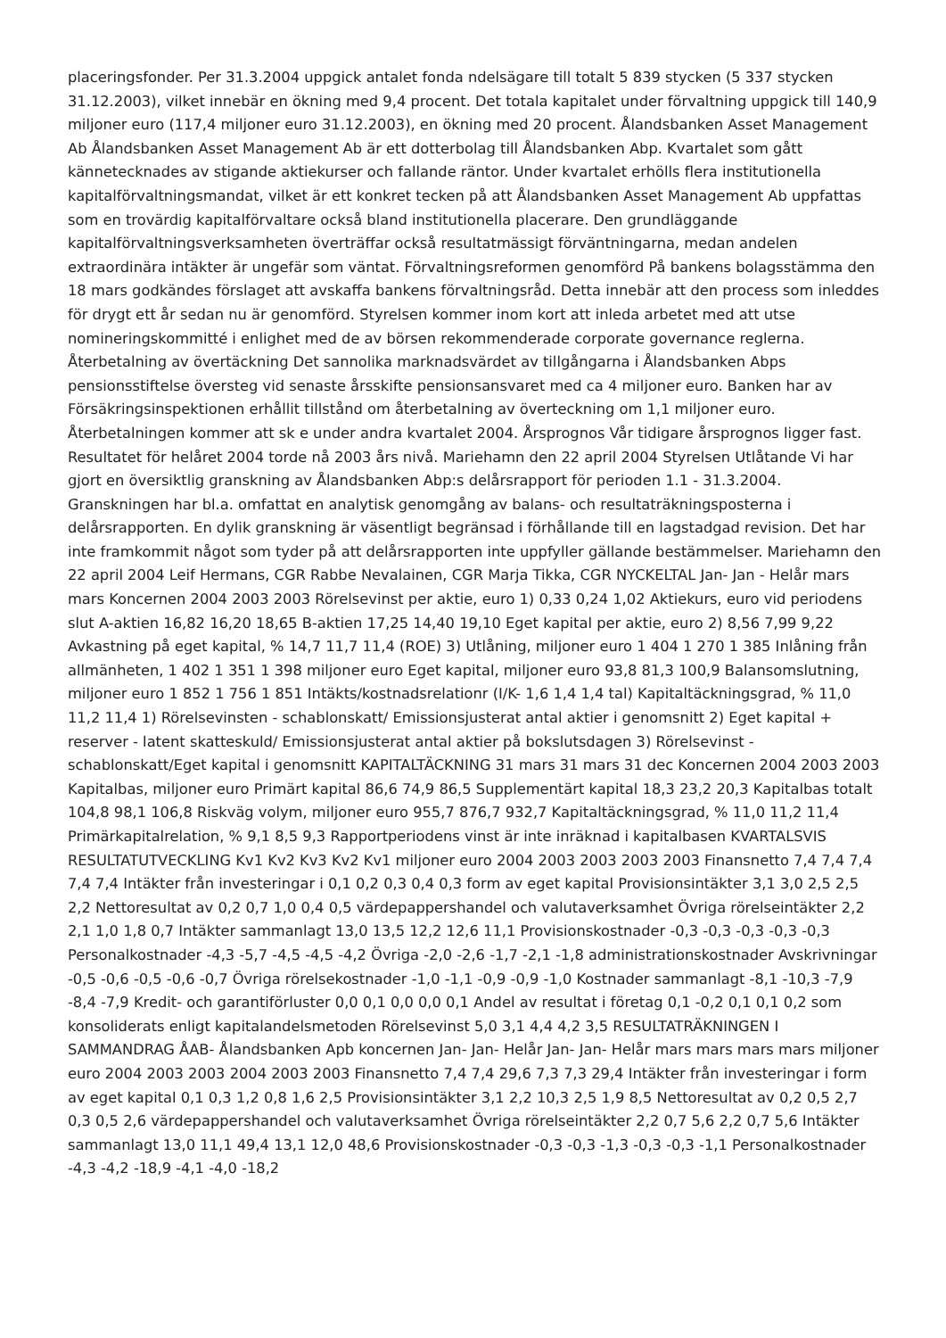placeringsfonder. Per 31.3.2004 uppgick antalet fonda ndelsägare till totalt 5 839 stycken (5 337 stycken 31.12.2003), vilket innebär en ökning med 9,4 procent. Det totala kapitalet under förvaltning uppgick till 140,9 miljoner euro (117,4 miljoner euro 31.12.2003), en ökning med 20 procent. Ålandsbanken Asset Management Ab Ålandsbanken Asset Management Ab är ett dotterbolag till Ålandsbanken Abp. Kvartalet som gått kännetecknades av stigande aktiekurser och fallande räntor. Under kvartalet erhölls flera institutionella kapitalförvaltningsmandat, vilket är ett konkret tecken på att Ålandsbanken Asset Management Ab uppfattas som en trovärdig kapitalförvaltare också bland institutionella placerare. Den grundläggande kapitalförvaltningsverksamheten överträffar också resultatmässigt förväntningarna, medan andelen extraordinära intäkter är ungefär som väntat. Förvaltningsreformen genomförd På bankens bolagsstämma den 18 mars godkändes förslaget att avskaffa bankens förvaltningsråd. Detta innebär att den process som inleddes för drygt ett år sedan nu är genomförd. Styrelsen kommer inom kort att inleda arbetet med att utse nomineringskommitté i enlighet med de av börsen rekommenderade corporate governance reglerna. Återbetalning av övertäckning Det sannolika marknadsvärdet av tillgångarna i Ålandsbanken Abps pensionsstiftelse översteg vid senaste årsskifte pensionsansvaret med ca 4 miljoner euro. Banken har av Försäkringsinspektionen erhållit tillstånd om återbetalning av överteckning om 1,1 miljoner euro. Återbetalningen kommer att sk e under andra kvartalet 2004. Årsprognos Vår tidigare årsprognos ligger fast. Resultatet för helåret 2004 torde nå 2003 års nivå. Mariehamn den 22 april 2004 Styrelsen Utlåtande Vi har gjort en översiktlig granskning av Ålandsbanken Abp:s delårsrapport för perioden 1.1 - 31.3.2004. Granskningen har bl.a. omfattat en analytisk genomgång av balans- och resultaträkningsposterna i delårsrapporten. En dylik granskning är väsentligt begränsad i förhållande till en lagstadgad revision. Det har inte framkommit något som tyder på att delårsrapporten inte uppfyller gällande bestämmelser. Mariehamn den 22 april 2004 Leif Hermans, CGR Rabbe Nevalainen, CGR Marja Tikka, CGR NYCKELTAL Jan- Jan - Helår mars mars Koncernen 2004 2003 2003 Rörelsevinst per aktie, euro 1) 0,33 0,24 1,02 Aktiekurs, euro vid periodens slut A-aktien 16,82 16,20 18,65 B-aktien 17,25 14,40 19,10 Eget kapital per aktie, euro 2) 8,56 7,99 9,22 Avkastning på eget kapital, % 14,7 11,7 11,4 (ROE) 3) Utlåning, miljoner euro 1 404 1 270 1 385 Inlåning från allmänheten, 1 402 1 351 1 398 miljoner euro Eget kapital, miljoner euro 93,8 81,3 100,9 Balansomslutning, miljoner euro 1 852 1 756 1 851 Intäkts/kostnadsrelationr (I/K- 1,6 1,4 1,4 tal) Kapitaltäckningsgrad, % 11,0 11,2 11,4 1) Rörelsevinsten - schablonskatt/ Emissionsjusterat antal aktier i genomsnitt 2) Eget kapital + reserver - latent skatteskuld/ Emissionsjusterat antal aktier på bokslutsdagen 3) Rörelsevinst - schablonskatt/Eget kapital i genomsnitt KAPITALTÄCKNING 31 mars 31 mars 31 dec Koncernen 2004 2003 2003 Kapitalbas, miljoner euro Primärt kapital 86,6 74,9 86,5 Supplementärt kapital 18,3 23,2 20,3 Kapitalbas totalt 104,8 98,1 106,8 Riskväg volym, miljoner euro 955,7 876,7 932,7 Kapitaltäckningsgrad, % 11,0 11,2 11,4 Primärkapitalrelation, % 9,1 8,5 9,3 Rapportperiodens vinst är inte inräknad i kapitalbasen KVARTALSVIS RESULTATUTVECKLING Kv1 Kv2 Kv3 Kv2 Kv1 miljoner euro 2004 2003 2003 2003 2003 Finansnetto 7,4 7,4 7,4 7,4 7,4 Intäkter från investeringar i 0,1 0,2 0,3 0,4 0,3 form av eget kapital Provisionsintäkter 3,1 3,0 2,5 2,5 2,2 Nettoresultat av 0,2 0,7 1,0 0,4 0,5 värdepappershandel och valutaverksamhet Övriga rörelseintäkter 2,2 2,1 1,0 1,8 0,7 Intäkter sammanlagt 13,0 13,5 12,2 12,6 11,1 Provisionskostnader -0,3 -0,3 -0,3 -0,3 -0,3 Personalkostnader -4,3 -5,7 -4,5 -4,5 -4,2 Övriga -2,0 -2,6 -1,7 -2,1 -1,8 administrationskostnader Avskrivningar -0,5 -0,6 -0,5 -0,6 -0,7 Övriga rörelsekostnader -1,0 -1,1 -0,9 -0,9 -1,0 Kostnader sammanlagt -8,1 -10,3 -7,9 -8,4 -7,9 Kredit- och garantiförluster 0,0 0,1 0,0 0,0 0,1 Andel av resultat i företag 0,1 -0,2 0,1 0,1 0,2 som konsoliderats enligt kapitalandelsmetoden Rörelsevinst 5,0 3,1 4,4 4,2 3,5 RESULTATRÄKNINGEN I SAMMANDRAG ÅAB- Ålandsbanken Apb koncernen Jan- Jan- Helår Jan- Jan- Helår mars mars mars mars miljoner euro 2004 2003 2003 2004 2003 2003 Finansnetto 7,4 7,4 29,6 7,3 7,3 29,4 Intäkter från investeringar i form av eget kapital 0,1 0,3 1,2 0,8 1,6 2,5 Provisionsintäkter 3,1 2,2 10,3 2,5 1,9 8,5 Nettoresultat av 0,2 0,5 2,7 0,3 0,5 2,6 värdepappershandel och valutaverksamhet Övriga rörelseintäkter 2,2 0,7 5,6 2,2 0,7 5,6 Intäkter sammanlagt 13,0 11,1 49,4 13,1 12,0 48,6 Provisionskostnader -0,3 -0,3 -1,3 -0,3 -0,3 -1,1 Personalkostnader -4,3 -4,2 -18,9 -4,1 -4,0 -18,2